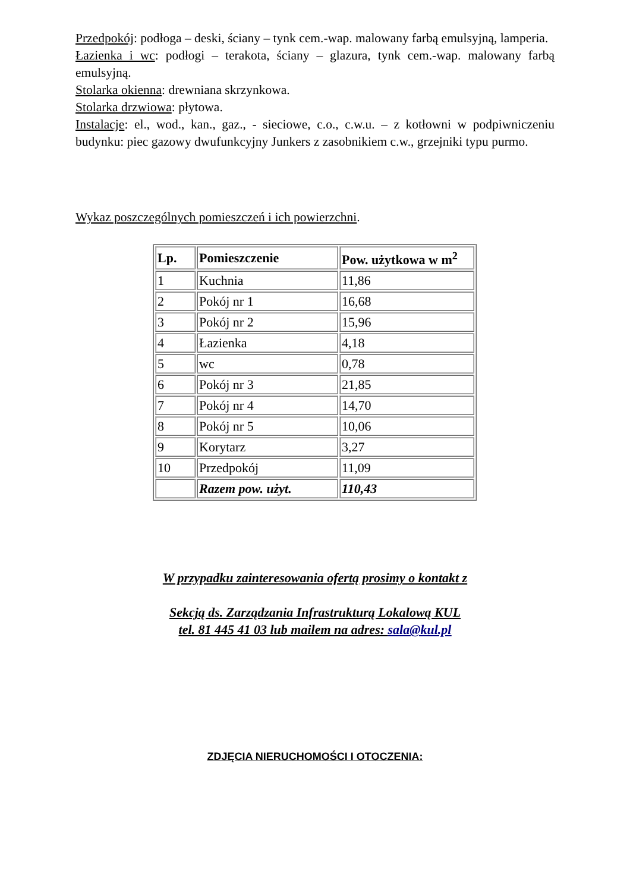Przedpokój: podłoga – deski, ściany – tynk cem.-wap. malowany farbą emulsyjną, lamperia.
Łazienka i wc: podłogi – terakota, ściany – glazura, tynk cem.-wap. malowany farbą emulsyjną.
Stolarka okienna: drewniana skrzynkowa.
Stolarka drzwiowa: płytowa.
Instalacje: el., wod., kan., gaz., - sieciowe, c.o., c.w.u. – z kotłowni w podpiwniczeniu budynku: piec gazowy dwufunkcyjny Junkers z zasobnikiem c.w., grzejniki typu purmo.
Wykaz poszczególnych pomieszczeń i ich powierzchni.
| Lp. | Pomieszczenie | Pow. użytkowa w m<sup>2</sup> |
| --- | --- | --- |
| 1 | Kuchnia | 11,86 |
| 2 | Pokój nr 1 | 16,68 |
| 3 | Pokój nr 2 | 15,96 |
| 4 | Łazienka | 4,18 |
| 5 | wc | 0,78 |
| 6 | Pokój nr 3 | 21,85 |
| 7 | Pokój nr 4 | 14,70 |
| 8 | Pokój nr 5 | 10,06 |
| 9 | Korytarz | 3,27 |
| 10 | Przedpokój | 11,09 |
| | Razem pow. użyt. | 110,43 |
W przypadku zainteresowania ofertą prosimy o kontakt z
Sekcją ds. Zarządzania Infrastrukturą Lokalową KUL
tel. 81 445 41 03 lub mailem na adres: sala@kul.pl
ZDJĘCIA NIERUCHOMOŚCI I OTOCZENIA: